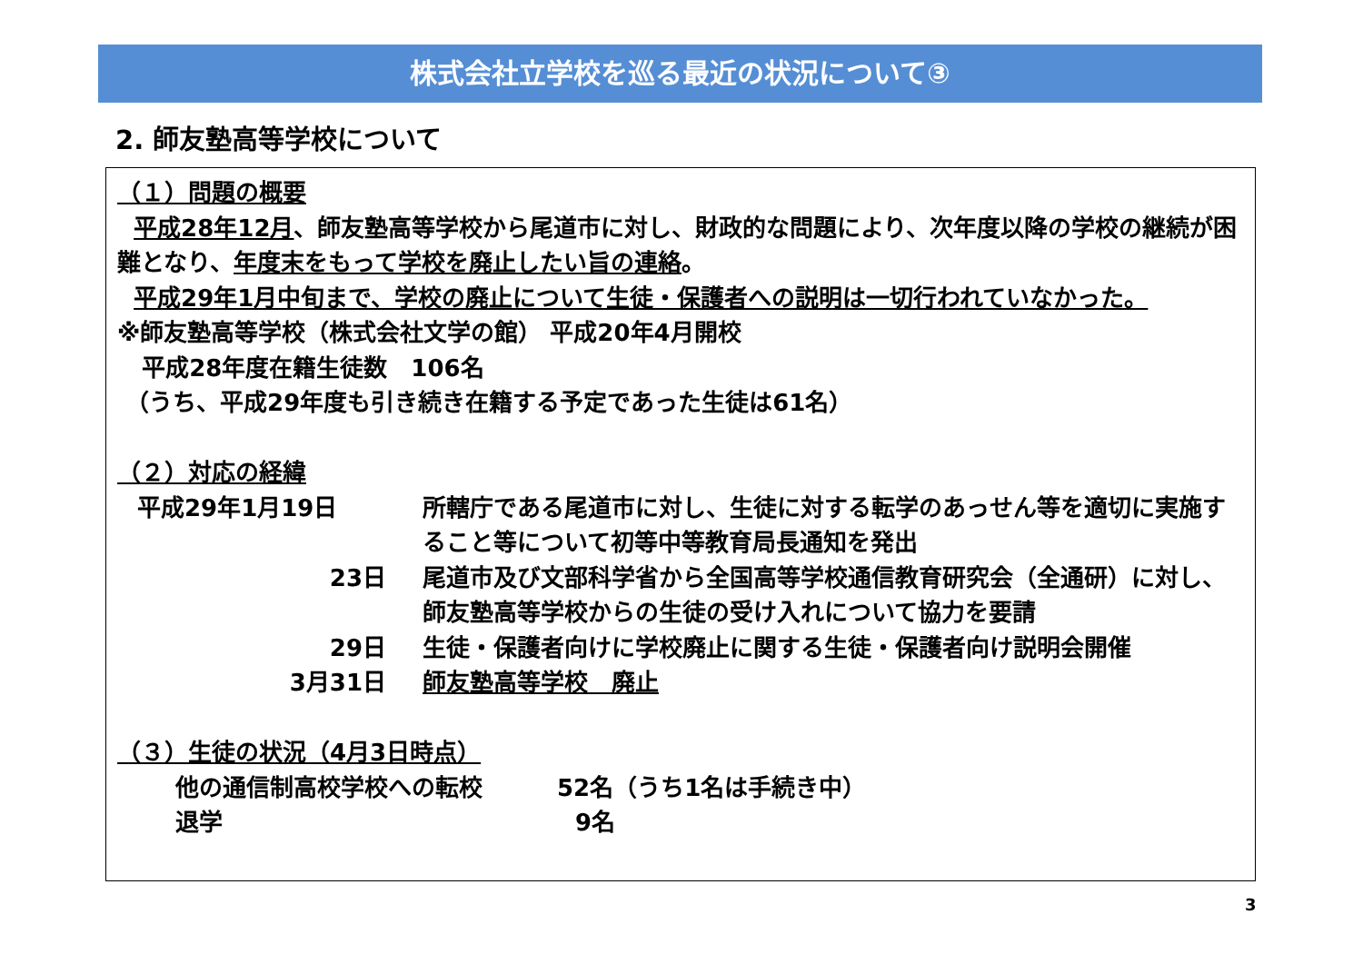株式会社立学校を巡る最近の状況について③
2. 師友塾高等学校について
（１）問題の概要
平成28年12月、師友塾高等学校から尾道市に対し、財政的な問題により、次年度以降の学校の継続が困難となり、年度末をもって学校を廃止したい旨の連絡。
平成29年1月中旬まで、学校の廃止について生徒・保護者への説明は一切行われていなかった。
※師友塾高等学校（株式会社文学の館） 平成20年4月開校
平成28年度在籍生徒数　106名
（うち、平成29年度も引き続き在籍する予定であった生徒は61名）
（２）対応の経緯
平成29年1月19日 所轄庁である尾道市に対し、生徒に対する転学のあっせん等を適切に実施すること等について初等中等教育局長通知を発出
23日 尾道市及び文部科学省から全国高等学校通信教育研究会（全通研）に対し、師友塾高等学校からの生徒の受け入れについて協力を要請
29日 生徒・保護者向けに学校廃止に関する生徒・保護者向け説明会開催
3月31日 師友塾高等学校　廃止
（３）生徒の状況（4月3日時点）
他の通信制高校学校への転校 52名（うち1名は手続き中）
退学 9名
3